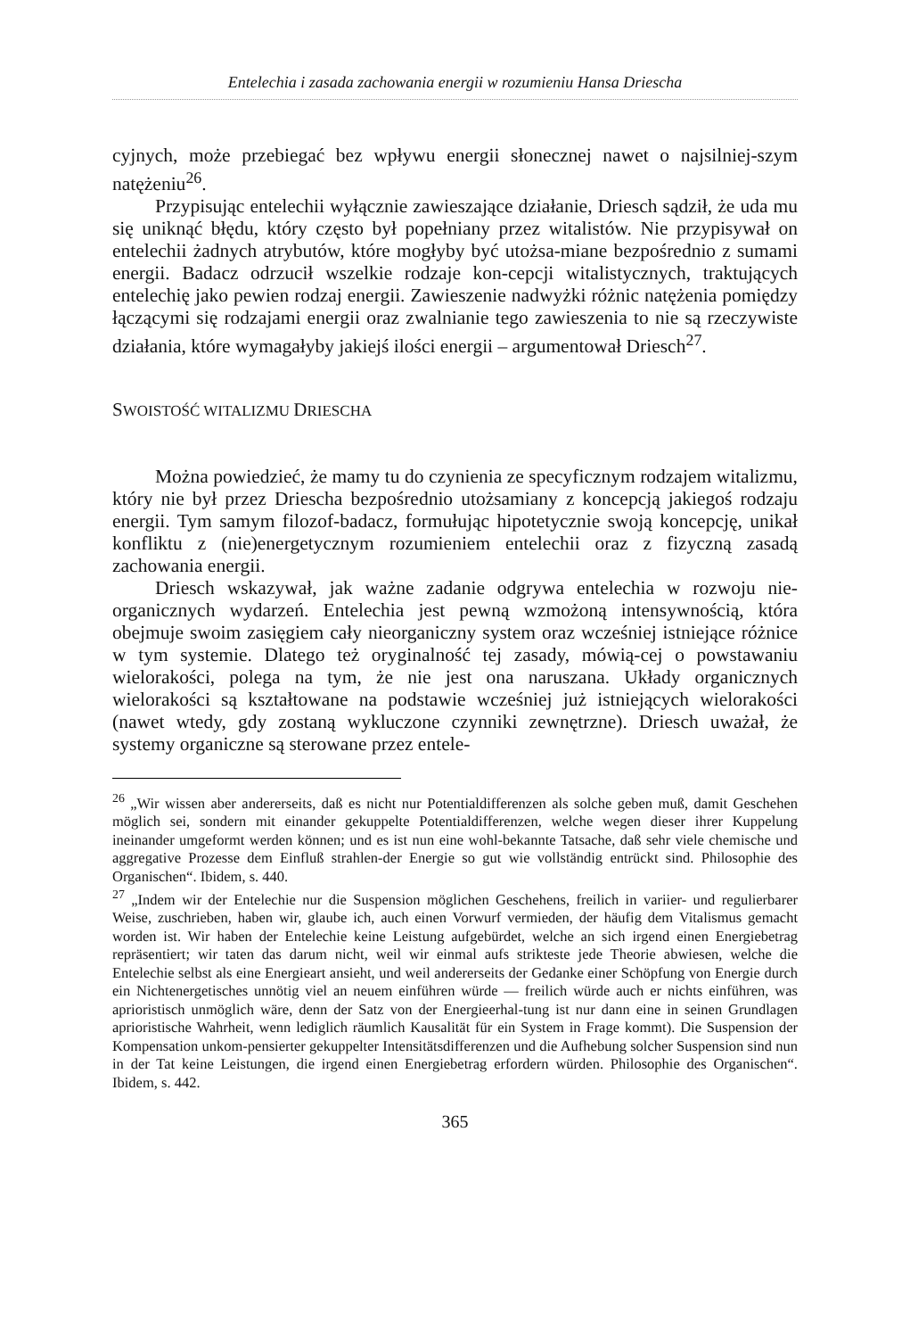Entelechia i zasada zachowania energii w rozumieniu Hansa Driescha
cyjnych, może przebiegać bez wpływu energii słonecznej nawet o najsilniej-szym natężeniu<sup>26</sup>.
Przypisując entelechii wyłącznie zawieszające działanie, Driesch sądził, że uda mu się uniknąć błędu, który często był popełniany przez witalistów. Nie przypisywał on entelechii żadnych atrybutów, które mogłyby być utożsa-miane bezpośrednio z sumami energii. Badacz odrzucił wszelkie rodzaje kon-cepcji witalistycznych, traktujących entelechię jako pewien rodzaj energii. Zawieszenie nadwyżki różnic natężenia pomiędzy łączącymi się rodzajami energii oraz zwalnianie tego zawieszenia to nie są rzeczywiste działania, które wymagałyby jakiejś ilości energii – argumentował Driesch<sup>27</sup>.
SWOISTOŚĆ WITALIZMU DRIESCHA
Można powiedzieć, że mamy tu do czynienia ze specyficznym rodzajem witalizmu, który nie był przez Driescha bezpośrednio utożsamiany z koncepcją jakiegoś rodzaju energii. Tym samym filozof-badacz, formułując hipotetycznie swoją koncepcję, unikał konfliktu z (nie)energetycznym rozumieniem entelechii oraz z fizyczną zasadą zachowania energii.
Driesch wskazywał, jak ważne zadanie odgrywa entelechia w rozwoju nie-organicznych wydarzeń. Entelechia jest pewną wzmożoną intensywnością, która obejmuje swoim zasięgiem cały nieorganiczny system oraz wcześniej istniejące różnice w tym systemie. Dlatego też oryginalność tej zasady, mówią-cej o powstawaniu wielorakości, polega na tym, że nie jest ona naruszana. Układy organicznych wielorakości są kształtowane na podstawie wcześniej już istniejących wielorakości (nawet wtedy, gdy zostaną wykluczone czynniki zewnętrzne). Driesch uważał, że systemy organiczne są sterowane przez entele-
<sup>26</sup> „Wir wissen aber andererseits, daß es nicht nur Potentialdifferenzen als solche geben muß, damit Geschehen möglich sei, sondern mit einander gekuppelte Potentialdifferenzen, welche wegen dieser ihrer Kuppelung ineinander umgeformt werden können; und es ist nun eine wohl-bekannte Tatsache, daß sehr viele chemische und aggregative Prozesse dem Einfluß strahlen-der Energie so gut wie vollständig entrückt sind. Philosophie des Organischen“. Ibidem, s. 440.
<sup>27</sup> „Indem wir der Entelechie nur die Suspension möglichen Geschehens, freilich in variier- und regulierbarer Weise, zuschrieben, haben wir, glaube ich, auch einen Vorwurf vermieden, der häufig dem Vitalismus gemacht worden ist. Wir haben der Entelechie keine Leistung aufgebürdet, welche an sich irgend einen Energiebetrag repräsentiert; wir taten das darum nicht, weil wir einmal aufs strikteste jede Theorie abwiesen, welche die Entelechie selbst als eine Energieart ansieht, und weil andererseits der Gedanke einer Schöpfung von Energie durch ein Nichtenergetisches unnötig viel an neuem einführen würde — freilich würde auch er nichts einführen, was aprioristisch unmöglich wäre, denn der Satz von der Energieerhal-tung ist nur dann eine in seinen Grundlagen aprioristische Wahrheit, wenn lediglich räumlich Kausalität für ein System in Frage kommt). Die Suspension der Kompensation unkom-pensierter gekuppelter Intensitätsdifferenzen und die Aufhebung solcher Suspension sind nun in der Tat keine Leistungen, die irgend einen Energiebetrag erfordern würden. Philosophie des Organischen“. Ibidem, s. 442.
365